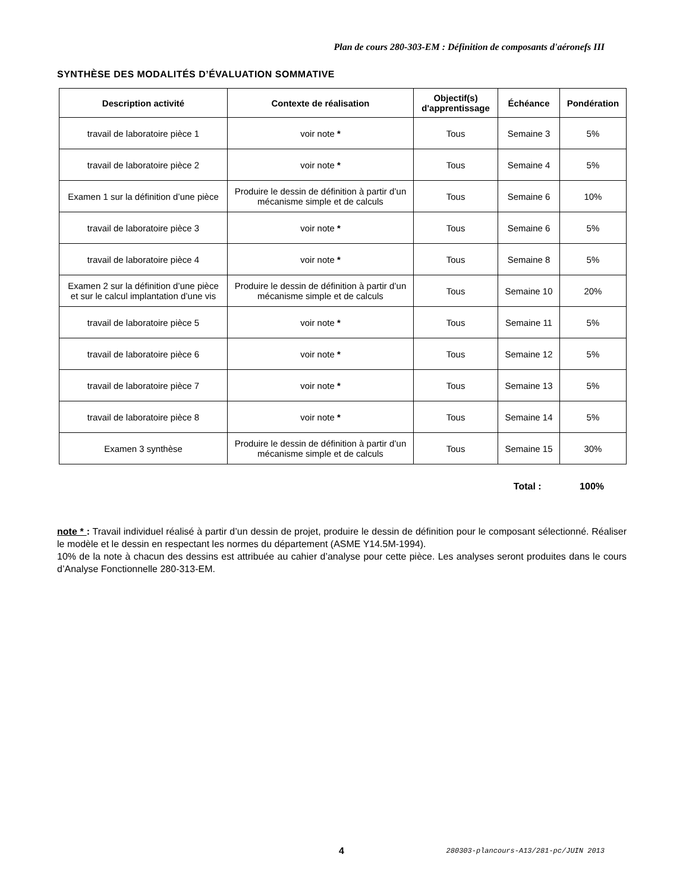Plan de cours 280-303-EM : Définition de composants d'aéronefs III
SYNTHÈSE DES MODALITÉS D’ÉVALUATION SOMMATIVE
| Description activité | Contexte de réalisation | Objectif(s) d'apprentissage | Échéance | Pondération |
| --- | --- | --- | --- | --- |
| travail de laboratoire pièce 1 | voir note * | Tous | Semaine 3 | 5% |
| travail de laboratoire pièce 2 | voir note * | Tous | Semaine 4 | 5% |
| Examen 1 sur la définition d’une pièce | Produire le dessin de définition à partir d’un mécanisme simple et de calculs | Tous | Semaine 6 | 10% |
| travail de laboratoire pièce 3 | voir note * | Tous | Semaine 6 | 5% |
| travail de laboratoire pièce 4 | voir note * | Tous | Semaine 8 | 5% |
| Examen 2 sur la définition d’une pièce et sur le calcul implantation d’une vis | Produire le dessin de définition à partir d’un mécanisme simple et de calculs | Tous | Semaine 10 | 20% |
| travail de laboratoire pièce 5 | voir note * | Tous | Semaine 11 | 5% |
| travail de laboratoire pièce 6 | voir note * | Tous | Semaine 12 | 5% |
| travail de laboratoire pièce 7 | voir note * | Tous | Semaine 13 | 5% |
| travail de laboratoire pièce 8 | voir note * | Tous | Semaine 14 | 5% |
| Examen 3 synthèse | Produire le dessin de définition à partir d’un mécanisme simple et de calculs | Tous | Semaine 15 | 30% |
Total : 100%
note * : Travail individuel réalisé à partir d’un dessin de projet, produire le dessin de définition pour le composant sélectionné. Réaliser le modèle et le dessin en respectant les normes du département (ASME Y14.5M-1994).
10% de la note à chacun des dessins est attribuée au cahier d’analyse pour cette pièce. Les analyses seront produites dans le cours d’Analyse Fonctionnelle 280-313-EM.
4
280303-plancours-A13/281-pc/JUIN 2013